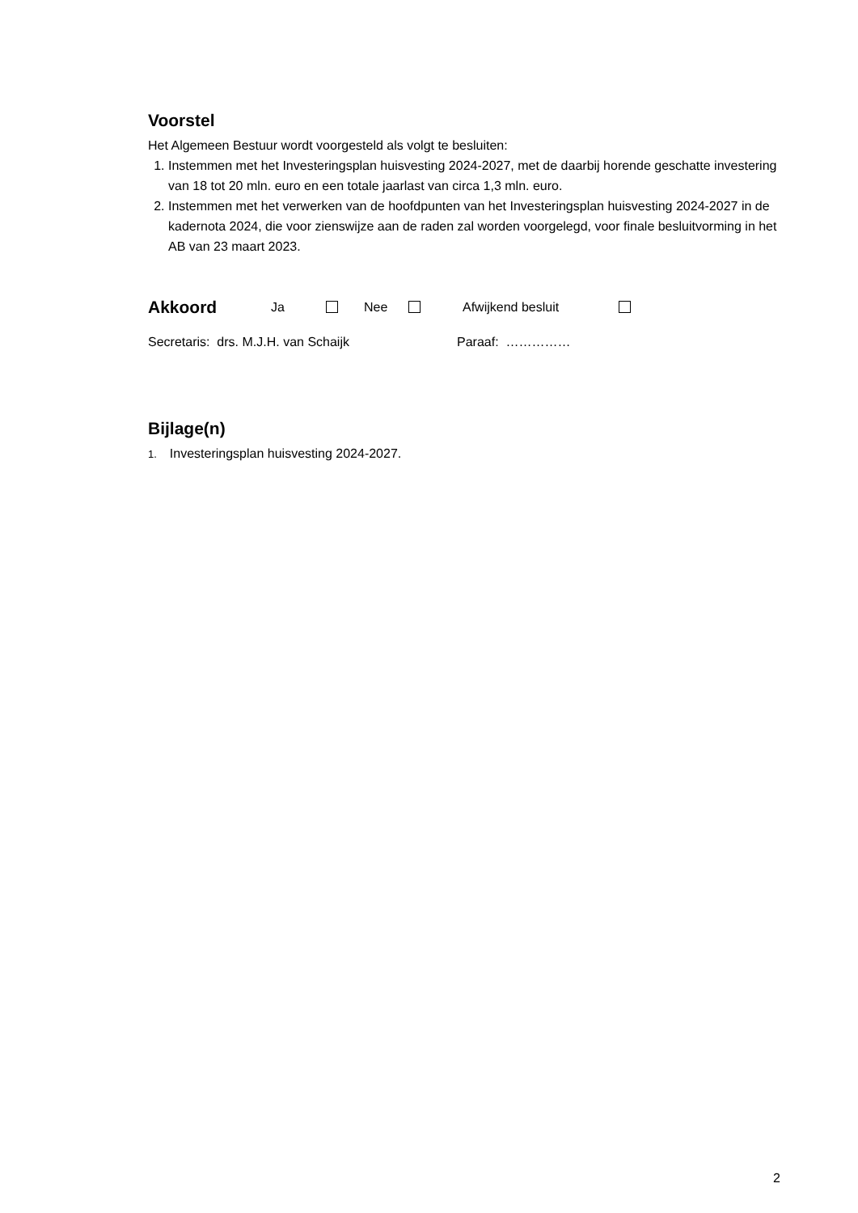Voorstel
Het Algemeen Bestuur wordt voorgesteld als volgt te besluiten:
1. Instemmen met het Investeringsplan huisvesting 2024-2027, met de daarbij horende geschatte investering van 18 tot 20 mln. euro en een totale jaarlast van circa 1,3 mln. euro.
2. Instemmen met het verwerken van de hoofdpunten van het Investeringsplan huisvesting 2024-2027 in de kadernota 2024, die voor zienswijze aan de raden zal worden voorgelegd, voor finale besluitvorming in het AB van 23 maart 2023.
Akkoord Ja Nee Afwijkend besluit
Secretaris: drs. M.J.H. van Schaijk Paraaf: ……………
Bijlage(n)
1. Investeringsplan huisvesting 2024-2027.
2